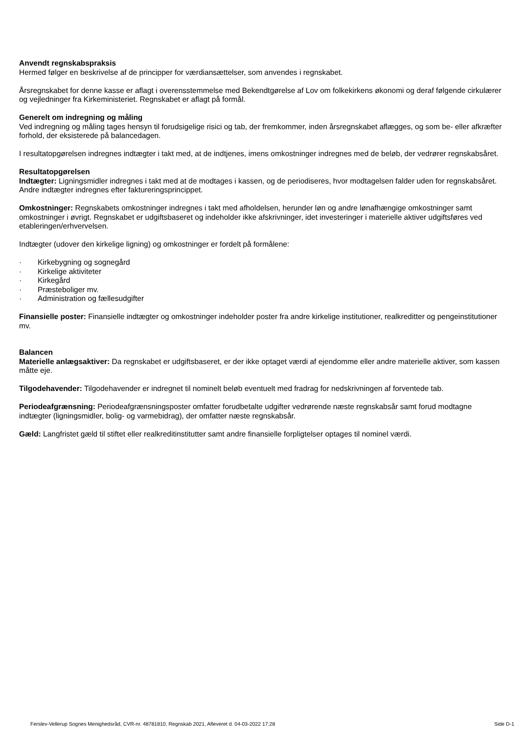Anvendt regnskabspraksis
Hermed følger en beskrivelse af de principper for værdiansættelser, som anvendes i regnskabet.
Årsregnskabet for denne kasse er aflagt i overensstemmelse med Bekendtgørelse af Lov om folkekirkens økonomi og deraf følgende cirkulærer og vejledninger fra Kirkeministeriet. Regnskabet er aflagt på formål.
Generelt om indregning og måling
Ved indregning og måling tages hensyn til forudsigelige risici og tab, der fremkommer, inden årsregnskabet aflægges, og som be- eller afkræfter forhold, der eksisterede på balancedagen.
I resultatopgørelsen indregnes indtægter i takt med, at de indtjenes, imens omkostninger indregnes med de beløb, der vedrører regnskabsåret.
Resultatopgørelsen
Indtægter: Ligningsmidler indregnes i takt med at de modtages i kassen, og de periodiseres, hvor modtagelsen falder uden for regnskabsåret. Andre indtægter indregnes efter faktureringsprincippet.
Omkostninger: Regnskabets omkostninger indregnes i takt med afholdelsen, herunder løn og andre lønafhængige omkostninger samt omkostninger i øvrigt. Regnskabet er udgiftsbaseret og indeholder ikke afskrivninger, idet investeringer i materielle aktiver udgiftsføres ved etableringen/erhvervelsen.
Indtægter (udover den kirkelige ligning) og omkostninger er fordelt på formålene:
· Kirkebygning og sognegård
· Kirkelige aktiviteter
· Kirkegård
· Præsteboliger mv.
· Administration og fællesudgifter
Finansielle poster: Finansielle indtægter og omkostninger indeholder poster fra andre kirkelige institutioner, realkreditter og pengeinstitutioner mv.
Balancen
Materielle anlægsaktiver: Da regnskabet er udgiftsbaseret, er der ikke optaget værdi af ejendomme eller andre materielle aktiver, som kassen måtte eje.
Tilgodehavender: Tilgodehavender er indregnet til nominelt beløb eventuelt med fradrag for nedskrivningen af forventede tab.
Periodeafgrænsning: Periodeafgrænsningsposter omfatter forudbetalte udgifter vedrørende næste regnskabsår samt forud modtagne indtægter (ligningsmidler, bolig- og varmebidrag), der omfatter næste regnskabsår.
Gæld: Langfristet gæld til stiftet eller realkreditinstitutter samt andre finansielle forpligtelser optages til nominel værdi.
Ferslev-Vellerup Sognes Menighedsråd, CVR-nr. 48781810, Regnskab 2021, Afleveret d. 04-03-2022 17:28 Side D-1